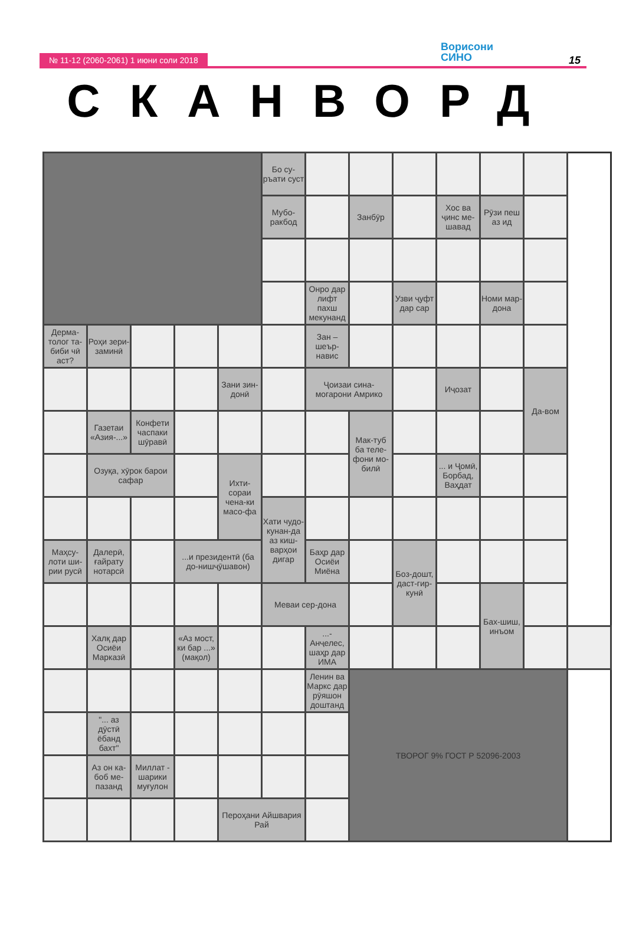№ 11-12 (2060-2061) 1 июни соли 2018
Ворисони
СИНО
15
СКАНВОРД
| | | | | | Бо су-ръати суст | | | | | | | |
| | | | | | Мубо-ракбод | | Занбӯр | | Хос ва ҷинс ме-шавад | Рӯзи пеш аз ид | | |
| | | | | | | Онро дар лифт пахш мекунанд | | Узви ҷуфт дар сар | | Номи мар-дона | | |
| Дерма-толог та-биби чӣ аст? | Роҳи зери-заминӣ | | | | | Зан – шеър-навис | | | | | | |
| | | | | Зани зин-донӣ | | Ҷоизаи сина-могарони Амрико | | | Иҷозат | | Да-вом | |
| | Газетаи «Азия-...» | Конфети часпаки шӯравӣ | | | | | Мак-туб ба теле-фони мо-билӣ | | | | | |
| | Озуқа, хӯрок барои сафар | | | Ихти-сораи чена-ки масо-фа | | | | | ... и Ҷомӣ, Борбад, Ваҳдат | | | |
| | | | | | Хати чудо-кунан-да аз киш-варҳои дигар | | | | | | | |
| Маҳсу-лоти ши-рии русӣ | Далерӣ, ғайрату нотарсӣ | | ...и президентӣ (ба до-нишҷӯшавон) | | | Баҳр дар Осиёи Миёна | | Боз-дошт, даст-гир-кунӣ | | | | |
| | | | | | Меваи сер-дона | | | | | Бах-шиш, инъом | | |
| | Халқ дар Осиёи Марказӣ | | «Аз мост, ки бар ...» (мақол) | | | ...-Анҷелес, шаҳр дар ИМА | | | | | | |
| | | | | | | Ленин ва Маркс дар рӯяшон доштанд | ТВОРОГ 9% ГОСТ Р 52096-2003 | | | | | |
| | "... аз дӯстӣ ёбанд бахт" | | | | | | | | | | | |
| | Аз он ка-боб ме-пазанд | Миллат - шарики муғулон | | | | | | | | | | |
| | | | | Пероҳани Айшвария Рай | | | | | | | | |